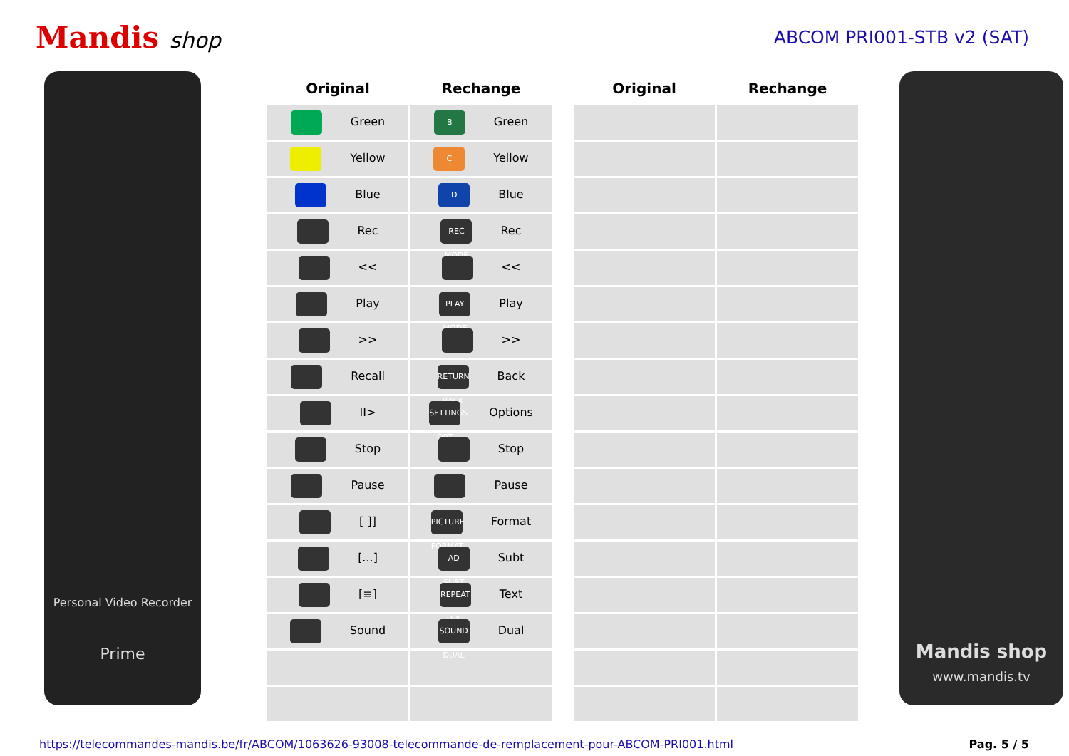Mandis shop
ABCOM PRI001-STB v2 (SAT)
Personal Video Recorder
Prime
| Original | Rechange |
| --- | --- |
| Green | B Green |
| Yellow | C Yellow |
| Blue | D Blue |
| Rec | REC MODE Rec |
| << | << |
| Play | PLAY MODE Play |
| >> | >> |
| Recall | RETURN BACK Back |
| II> | SETTINGS OPT Options |
| Stop | Stop |
| Pause | Pause |
| [ ]] | PICTURE FORMAT Format |
| [...] | AD SUBT Subt |
| [≡] | REPEAT TEXT Text |
| Sound | SOUND DUAL Dual |
| Original | Rechange |
| --- | --- |
Mandis shop
www.mandis.tv
https://telecommandes-mandis.be/fr/ABCOM/1063626-93008-telecommande-de-remplacement-pour-ABCOM-PRI001.html Pag. 5 / 5